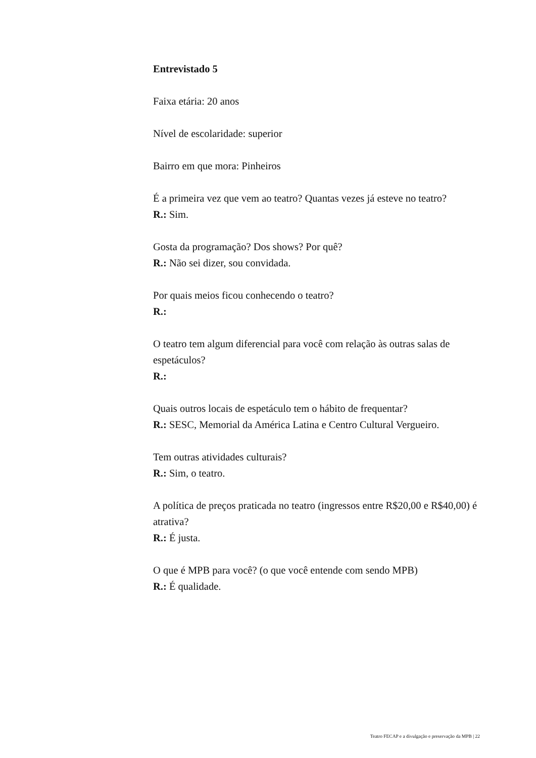Entrevistado 5
Faixa etária: 20 anos
Nível de escolaridade: superior
Bairro em que mora: Pinheiros
É a primeira vez que vem ao teatro? Quantas vezes já esteve no teatro?
R.: Sim.
Gosta da programação? Dos shows? Por quê?
R.: Não sei dizer, sou convidada.
Por quais meios ficou conhecendo o teatro?
R.:
O teatro tem algum diferencial para você com relação às outras salas de espetáculos?
R.:
Quais outros locais de espetáculo tem o hábito de frequentar?
R.: SESC, Memorial da América Latina e Centro Cultural Vergueiro.
Tem outras atividades culturais?
R.: Sim, o teatro.
A política de preços praticada no teatro (ingressos entre R$20,00 e R$40,00) é atrativa?
R.: É justa.
O que é MPB para você? (o que você entende com sendo MPB)
R.: É qualidade.
Teatro FECAP e a divulgação e preservação da MPB | 22